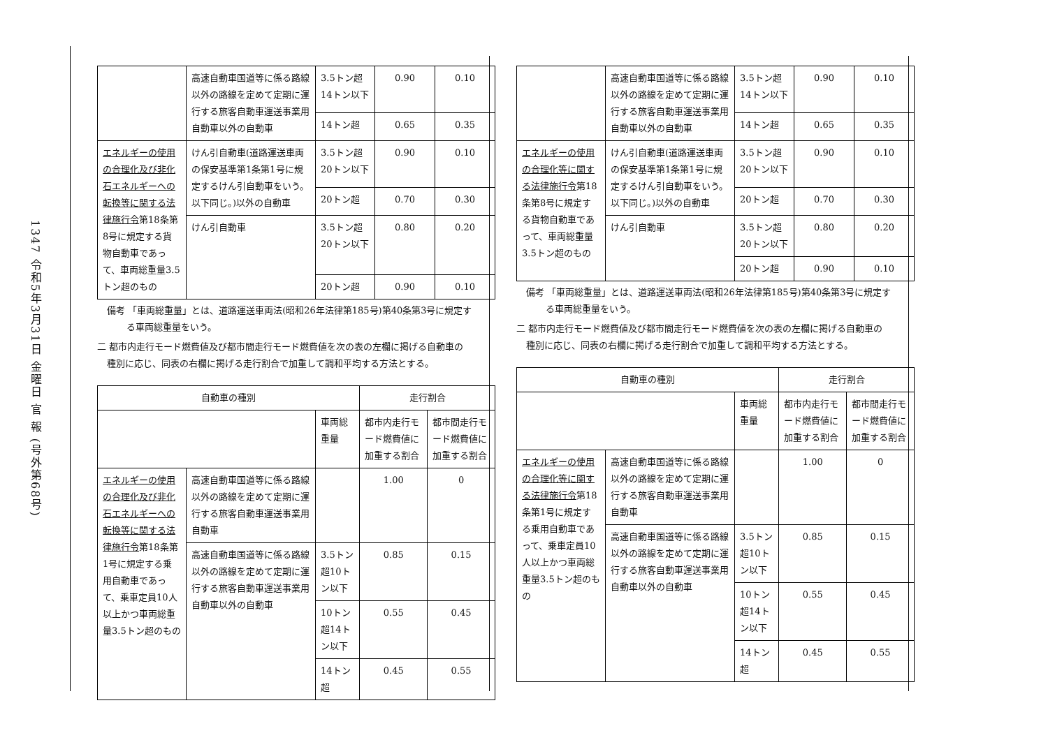1347 令和5年3月31日 金曜日 官 報 (号外第68号)
| | 高速自動車国道等に係る路線以外の路線を定めて定期に運行する旅客自動車運送事業用自動車以外の自動車 | 3.5トン超14トン以下 | 0.90 | 0.10 |
| | | 14トン超 | 0.65 | 0.35 |
| エネルギーの使用の合理化及び非化石エネルギーへの転換等に関する法律施行令 第18条第8号に規定する貨物自動車であって、車両総重量3.5トン超のもの | けん引自動車(道路運送車両の保安基準第1条第1号に規定するけん引自動車をいう。以下同じ。)以外の自動車 | 3.5トン超20トン以下 | 0.90 | 0.10 |
| | | 20トン超 | 0.70 | 0.30 |
| | けん引自動車 | 3.5トン超20トン以下 | 0.80 | 0.20 |
| | | 20トン超 | 0.90 | 0.10 |
備考 「車両総重量」とは、道路運送車両法(昭和26年法律第185号)第40条第3号に規定する車両総重量をいう。
二 都市内走行モード燃費値及び都市間走行モード燃費値を次の表の左欄に掲げる自動車の種別に応じ、同表の右欄に掲げる走行割合で加重して調和平均する方法とする。
| 自動車の種別 | | | 走行割合 | |
| --- | --- | --- | --- | --- |
| | | 車両総重量 | 都市内走行モード燃費値に加重する割合 | 都市間走行モード燃費値に加重する割合 |
| エネルギーの使用の合理化及び非化石エネルギーへの転換等に関する法律施行令 第18条第1号に規定する乗用自動車であって、乗車定員10人以上かつ車両総重量3.5トン超のもの | 高速自動車国道等に係る路線以外の路線を定めて定期に運行する旅客自動車運送事業用自動車 | | 1.00 | 0 |
| | 高速自動車国道等に係る路線以外の路線を定めて定期に運行する旅客自動車運送事業用自動車以外の自動車 | 3.5トン超10トン以下 | 0.85 | 0.15 |
| | | 10トン超14トン以下 | 0.55 | 0.45 |
| | | 14トン超 | 0.45 | 0.55 |
| | 高速自動車国道等に係る路線以外の路線を定めて定期に運行する旅客自動車運送事業用自動車以外の自動車 | 3.5トン超14トン以下 | 0.90 | 0.10 |
| | | 14トン超 | 0.65 | 0.35 |
| エネルギーの使用の合理化等に関する法律施行令 第18条第8号に規定する貨物自動車であって、車両総重量3.5トン超のもの | けん引自動車(道路運送車両の保安基準第1条第1号に規定するけん引自動車をいう。以下同じ。)以外の自動車 | 3.5トン超20トン以下 | 0.90 | 0.10 |
| | | 20トン超 | 0.70 | 0.30 |
| | けん引自動車 | 3.5トン超20トン以下 | 0.80 | 0.20 |
| | | 20トン超 | 0.90 | 0.10 |
備考 「車両総重量」とは、道路運送車両法(昭和26年法律第185号)第40条第3号に規定する車両総重量をいう。
二 都市内走行モード燃費値及び都市間走行モード燃費値を次の表の左欄に掲げる自動車の種別に応じ、同表の右欄に掲げる走行割合で加重して調和平均する方法とする。
| 自動車の種別 | | | 走行割合 | |
| --- | --- | --- | --- | --- |
| | | 車両総重量 | 都市内走行モード燃費値に加重する割合 | 都市間走行モード燃費値に加重する割合 |
| エネルギーの使用の合理化等に関する法律施行令 第18条第1号に規定する乗用自動車であって、乗車定員10人以上かつ車両総重量3.5トン超のもの | 高速自動車国道等に係る路線以外の路線を定めて定期に運行する旅客自動車運送事業用自動車 | | 1.00 | 0 |
| | 高速自動車国道等に係る路線以外の路線を定めて定期に運行する旅客自動車運送事業用自動車以外の自動車 | 3.5トン超10トン以下 | 0.85 | 0.15 |
| | | 10トン超14トン以下 | 0.55 | 0.45 |
| | | 14トン超 | 0.45 | 0.55 |